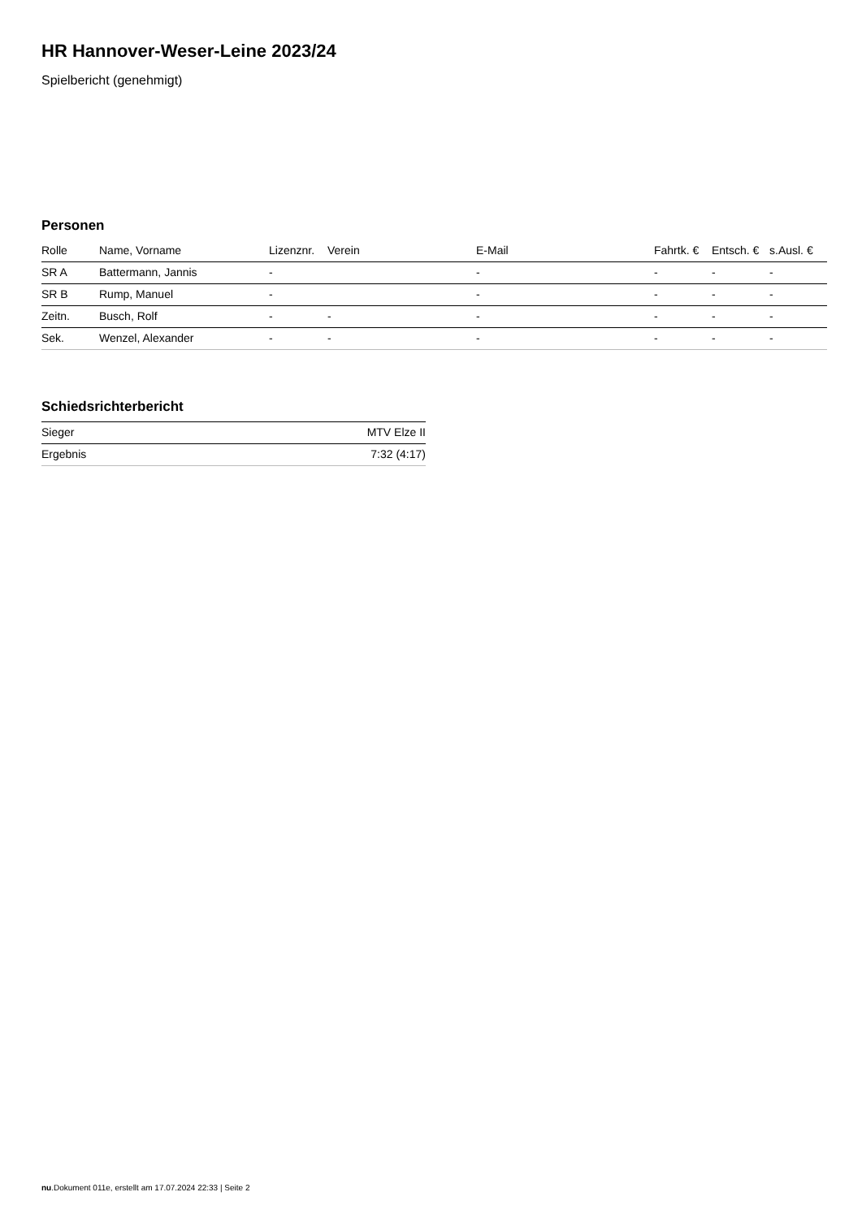HR Hannover-Weser-Leine 2023/24
Spielbericht (genehmigt)
Personen
| Rolle | Name, Vorname | Lizenznr. | Verein | E-Mail | Fahrtk. € | Entsch. € | s.Ausl. € |
| --- | --- | --- | --- | --- | --- | --- | --- |
| SR A | Battermann, Jannis | - | | - | - | - | - |
| SR B | Rump, Manuel | - | | - | - | - | - |
| Zeitn. | Busch, Rolf | - | - | - | - | - | - |
| Sek. | Wenzel, Alexander | - | - | - | - | - | - |
Schiedsrichterbericht
| Sieger | MTV Elze II |
| Ergebnis | 7:32 (4:17) |
nu.Dokument 011e, erstellt am 17.07.2024 22:33 | Seite 2